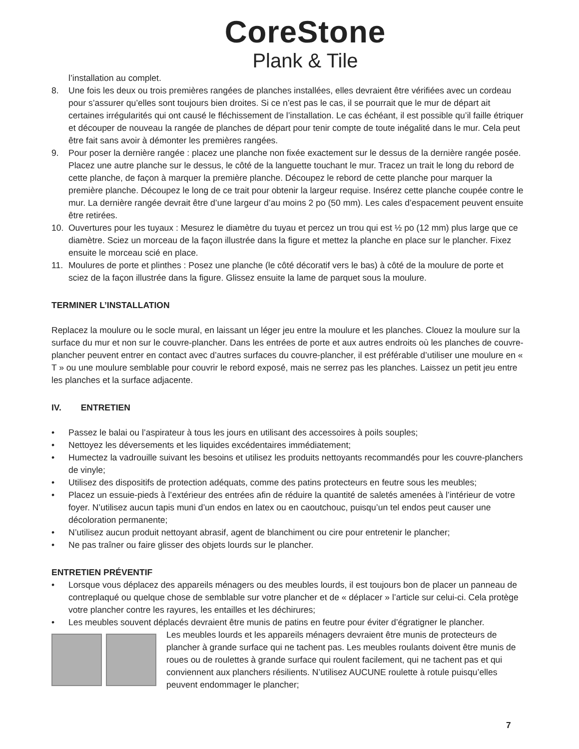CoreStone
Plank & Tile
l’installation au complet.
8. Une fois les deux ou trois premières rangées de planches installées, elles devraient être vérifiées avec un cordeau pour s’assurer qu’elles sont toujours bien droites. Si ce n’est pas le cas, il se pourrait que le mur de départ ait certaines irrégularités qui ont causé le fléchissement de l’installation. Le cas échéant, il est possible qu’il faille étriquer et découper de nouveau la rangée de planches de départ pour tenir compte de toute inégalité dans le mur. Cela peut être fait sans avoir à démonter les premières rangées.
9. Pour poser la dernière rangée : placez une planche non fixée exactement sur le dessus de la dernière rangée posée. Placez une autre planche sur le dessus, le côté de la languette touchant le mur. Tracez un trait le long du rebord de cette planche, de façon à marquer la première planche. Découpez le rebord de cette planche pour marquer la première planche. Découpez le long de ce trait pour obtenir la largeur requise. Insérez cette planche coupée contre le mur. La dernière rangée devrait être d’une largeur d’au moins 2 po (50 mm). Les cales d’espacement peuvent ensuite être retirées.
10. Ouvertures pour les tuyaux : Mesurez le diamètre du tuyau et percez un trou qui est ½ po (12 mm) plus large que ce diamètre. Sciez un morceau de la façon illustrée dans la figure et mettez la planche en place sur le plancher. Fixez ensuite le morceau scié en place.
11. Moulures de porte et plinthes : Posez une planche (le côté décoratif vers le bas) à côté de la moulure de porte et sciez de la façon illustrée dans la figure. Glissez ensuite la lame de parquet sous la moulure.
TERMINER L’INSTALLATION
Replacez la moulure ou le socle mural, en laissant un léger jeu entre la moulure et les planches. Clouez la moulure sur la surface du mur et non sur le couvre-plancher. Dans les entrées de porte et aux autres endroits où les planches de couvre-plancher peuvent entrer en contact avec d’autres surfaces du couvre-plancher, il est préférable d’utiliser une moulure en « T » ou une moulure semblable pour couvrir le rebord exposé, mais ne serrez pas les planches. Laissez un petit jeu entre les planches et la surface adjacente.
IV. ENTRETIEN
• Passez le balai ou l’aspirateur à tous les jours en utilisant des accessoires à poils souples;
• Nettoyez les déversements et les liquides excédentaires immédiatement;
• Humectez la vadrouille suivant les besoins et utilisez les produits nettoyants recommandés pour les couvre-planchers de vinyle;
• Utilisez des dispositifs de protection adéquats, comme des patins protecteurs en feutre sous les meubles;
• Placez un essuie-pieds à l’extérieur des entrées afin de réduire la quantité de saletés amenées à l’intérieur de votre foyer. N’utilisez aucun tapis muni d’un endos en latex ou en caoutchouc, puisqu’un tel endos peut causer une décoloration permanente;
• N’utilisez aucun produit nettoyant abrasif, agent de blanchiment ou cire pour entretenir le plancher;
• Ne pas traîner ou faire glisser des objets lourds sur le plancher.
ENTRETIEN PRÉVENTIF
• Lorsque vous déplacez des appareils ménagers ou des meubles lourds, il est toujours bon de placer un panneau de contreplaqué ou quelque chose de semblable sur votre plancher et de « déplacer » l’article sur celui-ci. Cela protège votre plancher contre les rayures, les entailles et les déchirures;
• Les meubles souvent déplacés devraient être munis de patins en feutre pour éviter d’égratigner le plancher.
Les meubles lourds et les appareils ménagers devraient être munis de protecteurs de plancher à grande surface qui ne tachent pas. Les meubles roulants doivent être munis de roues ou de roulettes à grande surface qui roulent facilement, qui ne tachent pas et qui conviennent aux planchers résilients. N’utilisez AUCUNE roulette à rotule puisqu’elles peuvent endommager le plancher;
7